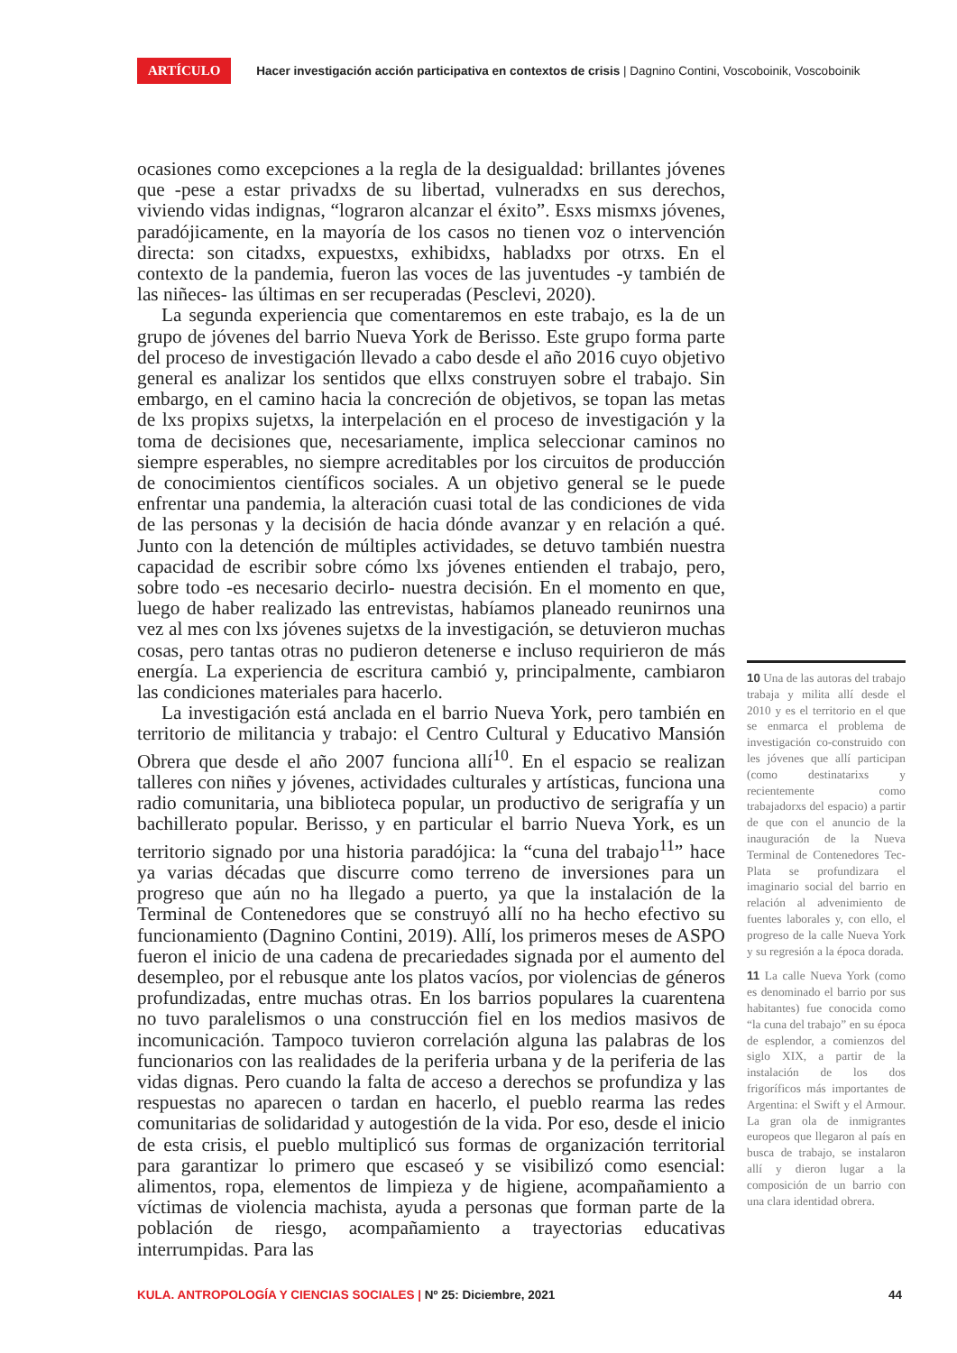ARTÍCULO Hacer investigación acción participativa en contextos de crisis | Dagnino Contini, Voscoboinik, Voscoboinik
ocasiones como excepciones a la regla de la desigualdad: brillantes jóvenes que -pese a estar privadxs de su libertad, vulneradxs en sus derechos, viviendo vidas indignas, “lograron alcanzar el éxito”. Esxs mismxs jóvenes, paradójicamente, en la mayoría de los casos no tienen voz o intervención directa: son citadxs, expuestxs, exhibidxs, habladxs por otrxs. En el contexto de la pandemia, fueron las voces de las juventudes -y también de las niñeces- las últimas en ser recuperadas (Pesclevi, 2020).
La segunda experiencia que comentaremos en este trabajo, es la de un grupo de jóvenes del barrio Nueva York de Berisso. Este grupo forma parte del proceso de investigación llevado a cabo desde el año 2016 cuyo objetivo general es analizar los sentidos que ellxs construyen sobre el trabajo. Sin embargo, en el camino hacia la concreción de objetivos, se topan las metas de lxs propixs sujetxs, la interpelación en el proceso de investigación y la toma de decisiones que, necesariamente, implica seleccionar caminos no siempre esperables, no siempre acreditables por los circuitos de producción de conocimientos científicos sociales. A un objetivo general se le puede enfrentar una pandemia, la alteración cuasi total de las condiciones de vida de las personas y la decisión de hacia dónde avanzar y en relación a qué. Junto con la detención de múltiples actividades, se detuvo también nuestra capacidad de escribir sobre cómo lxs jóvenes entienden el trabajo, pero, sobre todo -es necesario decirlo- nuestra decisión. En el momento en que, luego de haber realizado las entrevistas, habíamos planeado reunirnos una vez al mes con lxs jóvenes sujetxs de la investigación, se detuvieron muchas cosas, pero tantas otras no pudieron detenerse e incluso requirieron de más energía. La experiencia de escritura cambió y, principalmente, cambiaron las condiciones materiales para hacerlo.
La investigación está anclada en el barrio Nueva York, pero también en territorio de militancia y trabajo: el Centro Cultural y Educativo Mansión Obrera que desde el año 2007 funciona allí<sup>10</sup>. En el espacio se realizan talleres con niñes y jóvenes, actividades culturales y artísticas, funciona una radio comunitaria, una biblioteca popular, un productivo de serigrafía y un bachillerato popular. Berisso, y en particular el barrio Nueva York, es un territorio signado por una historia paradójica: la “cuna del trabajo<sup>11</sup>” hace ya varias décadas que discurre como terreno de inversiones para un progreso que aún no ha llegado a puerto, ya que la instalación de la Terminal de Contenedores que se construyó allí no ha hecho efectivo su funcionamiento (Dagnino Contini, 2019). Allí, los primeros meses de ASPO fueron el inicio de una cadena de precariedades signada por el aumento del desempleo, por el rebusque ante los platos vacíos, por violencias de géneros profundizadas, entre muchas otras. En los barrios populares la cuarentena no tuvo paralelismos o una construcción fiel en los medios masivos de incomunicación. Tampoco tuvieron correlación alguna las palabras de los funcionarios con las realidades de la periferia urbana y de la periferia de las vidas dignas. Pero cuando la falta de acceso a derechos se profundiza y las respuestas no aparecen o tardan en hacerlo, el pueblo rearma las redes comunitarias de solidaridad y autogestión de la vida. Por eso, desde el inicio de esta crisis, el pueblo multiplicó sus formas de organización territorial para garantizar lo primero que escaseó y se visibilizó como esencial: alimentos, ropa, elementos de limpieza y de higiene, acompañamiento a víctimas de violencia machista, ayuda a personas que forman parte de la población de riesgo, acompañamiento a trayectorias educativas interrumpidas. Para las
10 Una de las autoras del trabajo trabaja y milita allí desde el 2010 y es el territorio en el que se enmarca el problema de investigación co-construido con les jóvenes que allí participan (como destinatarixs y recientemente como trabajadorxs del espacio) a partir de que con el anuncio de la inauguración de la Nueva Terminal de Contenedores Tec-Plata se profundizara el imaginario social del barrio en relación al advenimiento de fuentes laborales y, con ello, el progreso de la calle Nueva York y su regresión a la época dorada.
11 La calle Nueva York (como es denominado el barrio por sus habitantes) fue conocida como “la cuna del trabajo” en su época de esplendor, a comienzos del siglo XIX, a partir de la instalación de los dos frigoríficos más importantes de Argentina: el Swift y el Armour. La gran ola de inmigrantes europeos que llegaron al país en busca de trabajo, se instalaron allí y dieron lugar a la composición de un barrio con una clara identidad obrera.
KULA. ANTROPOLOGÍA Y CIENCIAS SOCIALES | Nº 25: Diciembre, 2021 44